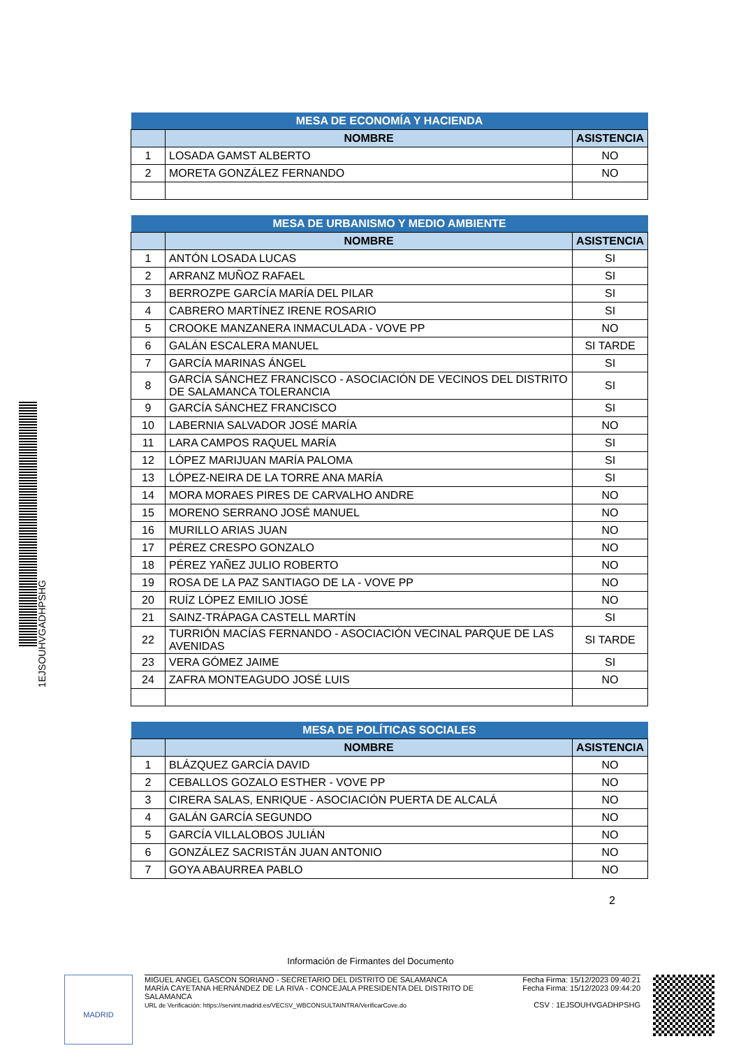1EJSOUHVGADHPSHG
| MESA DE ECONOMÍA Y HACIENDA | | |
| | NOMBRE | ASISTENCIA |
| 1 | LOSADA GAMST ALBERTO | NO |
| 2 | MORETA GONZÁLEZ FERNANDO | NO |
| MESA DE URBANISMO Y MEDIO AMBIENTE | | |
| | NOMBRE | ASISTENCIA |
| 1 | ANTÓN LOSADA LUCAS | SI |
| 2 | ARRANZ MUÑOZ RAFAEL | SI |
| 3 | BERROZPE GARCÍA MARÍA DEL PILAR | SI |
| 4 | CABRERO MARTÍNEZ IRENE ROSARIO | SI |
| 5 | CROOKE MANZANERA INMACULADA - VOVE PP | NO |
| 6 | GALÁN ESCALERA MANUEL | SI TARDE |
| 7 | GARCÍA MARINAS ÁNGEL | SI |
| 8 | GARCÍA SÁNCHEZ FRANCISCO - ASOCIACIÓN DE VECINOS DEL DISTRITO DE SALAMANCA TOLERANCIA | SI |
| 9 | GARCÍA SÁNCHEZ FRANCISCO | SI |
| 10 | LABERNIA SALVADOR JOSÉ MARÍA | NO |
| 11 | LARA CAMPOS RAQUEL MARÍA | SI |
| 12 | LÓPEZ MARIJUAN MARÍA PALOMA | SI |
| 13 | LÓPEZ-NEIRA DE LA TORRE ANA MARÍA | SI |
| 14 | MORA MORAES PIRES DE CARVALHO ANDRE | NO |
| 15 | MORENO SERRANO JOSÉ MANUEL | NO |
| 16 | MURILLO ARIAS JUAN | NO |
| 17 | PÉREZ CRESPO GONZALO | NO |
| 18 | PÉREZ YAÑEZ JULIO ROBERTO | NO |
| 19 | ROSA DE LA PAZ SANTIAGO DE LA - VOVE PP | NO |
| 20 | RUÍZ LÓPEZ EMILIO JOSÉ | NO |
| 21 | SAINZ-TRÁPAGA CASTELL MARTÍN | SI |
| 22 | TURRIÓN MACÍAS FERNANDO - ASOCIACIÓN VECINAL PARQUE DE LAS AVENIDAS | SI TARDE |
| 23 | VERA GÓMEZ JAIME | SI |
| 24 | ZAFRA MONTEAGUDO JOSÉ LUIS | NO |
| MESA DE POLÍTICAS SOCIALES | | |
| | NOMBRE | ASISTENCIA |
| 1 | BLÁZQUEZ GARCÍA DAVID | NO |
| 2 | CEBALLOS GOZALO ESTHER - VOVE PP | NO |
| 3 | CIRERA SALAS, ENRIQUE - ASOCIACIÓN PUERTA DE ALCALÁ | NO |
| 4 | GALÁN GARCÍA SEGUNDO | NO |
| 5 | GARCÍA VILLALOBOS JULIÁN | NO |
| 6 | GONZÁLEZ SACRISTÁN JUAN ANTONIO | NO |
| 7 | GOYA ABAURREA PABLO | NO |
2
Información de Firmantes del Documento
MADRID
MIGUEL ANGEL GASCON SORIANO - SECRETARIO DEL DISTRITO DE SALAMANCA
MARÍA CAYETANA HERNÁNDEZ DE LA RIVA - CONCEJALA PRESIDENTA DEL DISTRITO DE SALAMANCA
URL de Verificación: https://servint.madrid.es/VECSV_WBCONSULTAINTRA/VerificarCove.do
Fecha Firma: 15/12/2023 09:40:21
Fecha Firma: 15/12/2023 09:44:20
CSV : 1EJSOUHVGADHPSHG